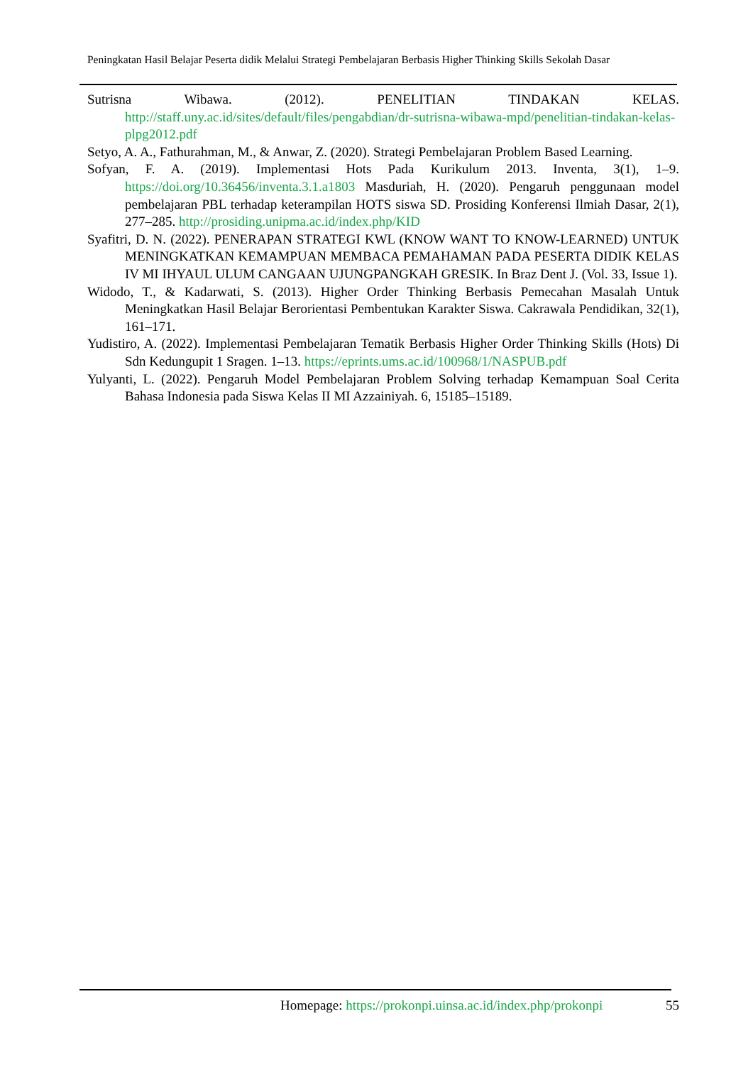Peningkatan Hasil Belajar Peserta didik Melalui Strategi Pembelajaran Berbasis Higher Thinking Skills Sekolah Dasar
Sutrisna Wibawa. (2012). PENELITIAN TINDAKAN KELAS. http://staff.uny.ac.id/sites/default/files/pengabdian/dr-sutrisna-wibawa-mpd/penelitian-tindakan-kelas-plpg2012.pdf
Setyo, A. A., Fathurahman, M., & Anwar, Z. (2020). Strategi Pembelajaran Problem Based Learning.
Sofyan, F. A. (2019). Implementasi Hots Pada Kurikulum 2013. Inventa, 3(1), 1–9. https://doi.org/10.36456/inventa.3.1.a1803 Masduriah, H. (2020). Pengaruh penggunaan model pembelajaran PBL terhadap keterampilan HOTS siswa SD. Prosiding Konferensi Ilmiah Dasar, 2(1), 277–285. http://prosiding.unipma.ac.id/index.php/KID
Syafitri, D. N. (2022). PENERAPAN STRATEGI KWL (KNOW WANT TO KNOW-LEARNED) UNTUK MENINGKATKAN KEMAMPUAN MEMBACA PEMAHAMAN PADA PESERTA DIDIK KELAS IV MI IHYAUL ULUM CANGAAN UJUNGPANGKAH GRESIK. In Braz Dent J. (Vol. 33, Issue 1).
Widodo, T., & Kadarwati, S. (2013). Higher Order Thinking Berbasis Pemecahan Masalah Untuk Meningkatkan Hasil Belajar Berorientasi Pembentukan Karakter Siswa. Cakrawala Pendidikan, 32(1), 161–171.
Yudistiro, A. (2022). Implementasi Pembelajaran Tematik Berbasis Higher Order Thinking Skills (Hots) Di Sdn Kedungupit 1 Sragen. 1–13. https://eprints.ums.ac.id/100968/1/NASPUB.pdf
Yulyanti, L. (2022). Pengaruh Model Pembelajaran Problem Solving terhadap Kemampuan Soal Cerita Bahasa Indonesia pada Siswa Kelas II MI Azzainiyah. 6, 15185–15189.
Homepage: https://prokonpi.uinsa.ac.id/index.php/prokonpi 55